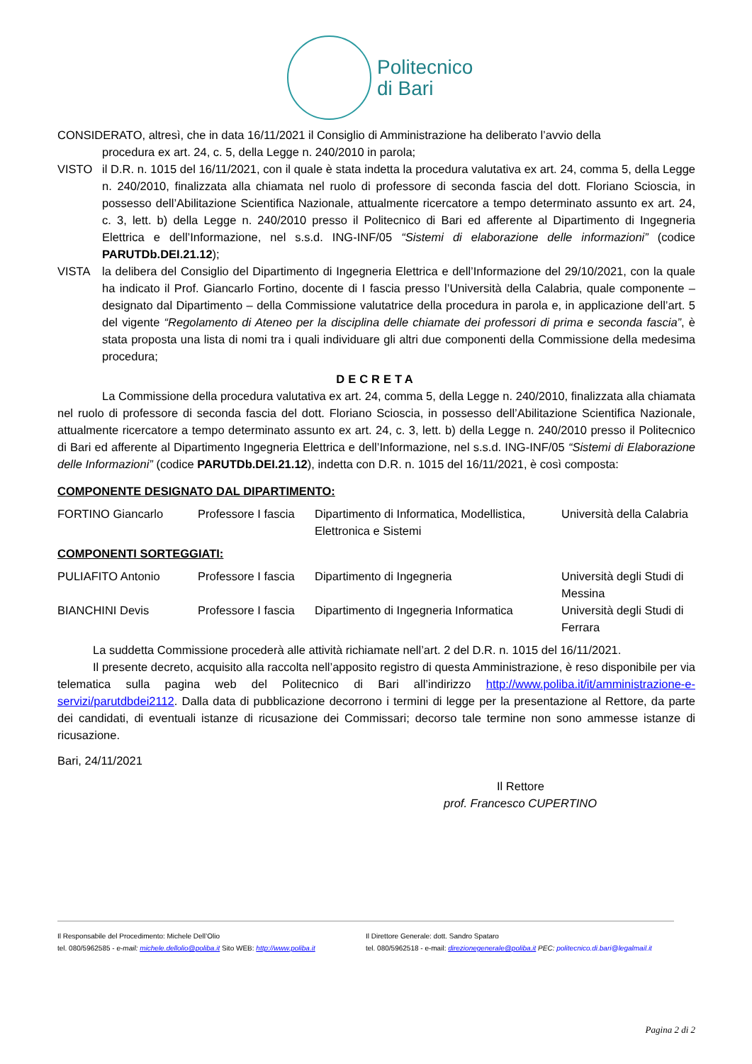Politecnico
di Bari
CONSIDERATO, altresì, che in data 16/11/2021 il Consiglio di Amministrazione ha deliberato l’avvio della
procedura ex art. 24, c. 5, della Legge n. 240/2010 in parola;
VISTO il D.R. n. 1015 del 16/11/2021, con il quale è stata indetta la procedura valutativa ex art. 24, comma 5, della Legge n. 240/2010, finalizzata alla chiamata nel ruolo di professore di seconda fascia del dott. Floriano Scioscia, in possesso dell’Abilitazione Scientifica Nazionale, attualmente ricercatore a tempo determinato assunto ex art. 24, c. 3, lett. b) della Legge n. 240/2010 presso il Politecnico di Bari ed afferente al Dipartimento di Ingegneria Elettrica e dell’Informazione, nel s.s.d. ING-INF/05 “Sistemi di elaborazione delle informazioni” (codice PARUTDb.DEI.21.12);
VISTA la delibera del Consiglio del Dipartimento di Ingegneria Elettrica e dell’Informazione del 29/10/2021, con la quale ha indicato il Prof. Giancarlo Fortino, docente di I fascia presso l’Università della Calabria, quale componente – designato dal Dipartimento – della Commissione valutatrice della procedura in parola e, in applicazione dell’art. 5 del vigente “Regolamento di Ateneo per la disciplina delle chiamate dei professori di prima e seconda fascia”, è stata proposta una lista di nomi tra i quali individuare gli altri due componenti della Commissione della medesima procedura;
DECRETA
La Commissione della procedura valutativa ex art. 24, comma 5, della Legge n. 240/2010, finalizzata alla chiamata nel ruolo di professore di seconda fascia del dott. Floriano Scioscia, in possesso dell’Abilitazione Scientifica Nazionale, attualmente ricercatore a tempo determinato assunto ex art. 24, c. 3, lett. b) della Legge n. 240/2010 presso il Politecnico di Bari ed afferente al Dipartimento Ingegneria Elettrica e dell’Informazione, nel s.s.d. ING-INF/05 “Sistemi di Elaborazione delle Informazioni” (codice PARUTDb.DEI.21.12), indetta con D.R. n. 1015 del 16/11/2021, è così composta:
COMPONENTE DESIGNATO DAL DIPARTIMENTO:
| FORTINO Giancarlo | Professore I fascia | Dipartimento di Informatica, Modellistica, Elettronica e Sistemi | Università della Calabria |
COMPONENTI SORTEGGIATI:
| PULIAFITO Antonio | Professore I fascia | Dipartimento di Ingegneria | Università degli Studi di Messina |
| BIANCHINI Devis | Professore I fascia | Dipartimento di Ingegneria Informatica | Università degli Studi di Ferrara |
La suddetta Commissione procederà alle attività richiamate nell’art. 2 del D.R. n. 1015 del 16/11/2021.
Il presente decreto, acquisito alla raccolta nell’apposito registro di questa Amministrazione, è reso disponibile per via telematica sulla pagina web del Politecnico di Bari all’indirizzo http://www.poliba.it/it/amministrazione-e-servizi/parutdbdei2112. Dalla data di pubblicazione decorrono i termini di legge per la presentazione al Rettore, da parte dei candidati, di eventuali istanze di ricusazione dei Commissari; decorso tale termine non sono ammesse istanze di ricusazione.
Bari, 24/11/2021
Il Rettore
prof. Francesco CUPERTINO
Il Responsabile del Procedimento: Michele Dell’Olio
tel. 080/5962585 - e-mail: michele.dellolio@poliba.it Sito WEB: http://www.poliba.it
Il Direttore Generale: dott. Sandro Spataro
tel. 080/5962518 - e-mail: direzionegenerale@poliba.it PEC: politecnico.di.bari@legalmail.it
Pagina 2 di 2